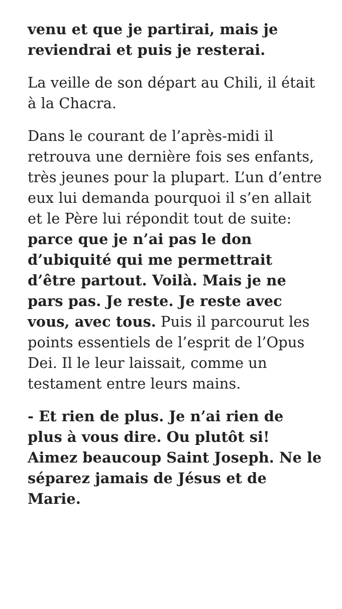venu et que je partirai, mais je reviendrai et puis je resterai.
La veille de son départ au Chili, il était à la Chacra.
Dans le courant de l’après-midi il retrouva une dernière fois ses enfants, très jeunes pour la plupart. L’un d’entre eux lui demanda pourquoi il s’en allait et le Père lui répondit tout de suite: parce que je n’ai pas le don d’ubiquité qui me permettrait d’être partout. Voilà. Mais je ne pars pas. Je reste. Je reste avec vous, avec tous. Puis il parcourut les points essentiels de l’esprit de l’Opus Dei. Il le leur laissait, comme un testament entre leurs mains.
- Et rien de plus. Je n’ai rien de plus à vous dire. Ou plutôt si! Aimez beaucoup Saint Joseph. Ne le séparez jamais de Jésus et de Marie.